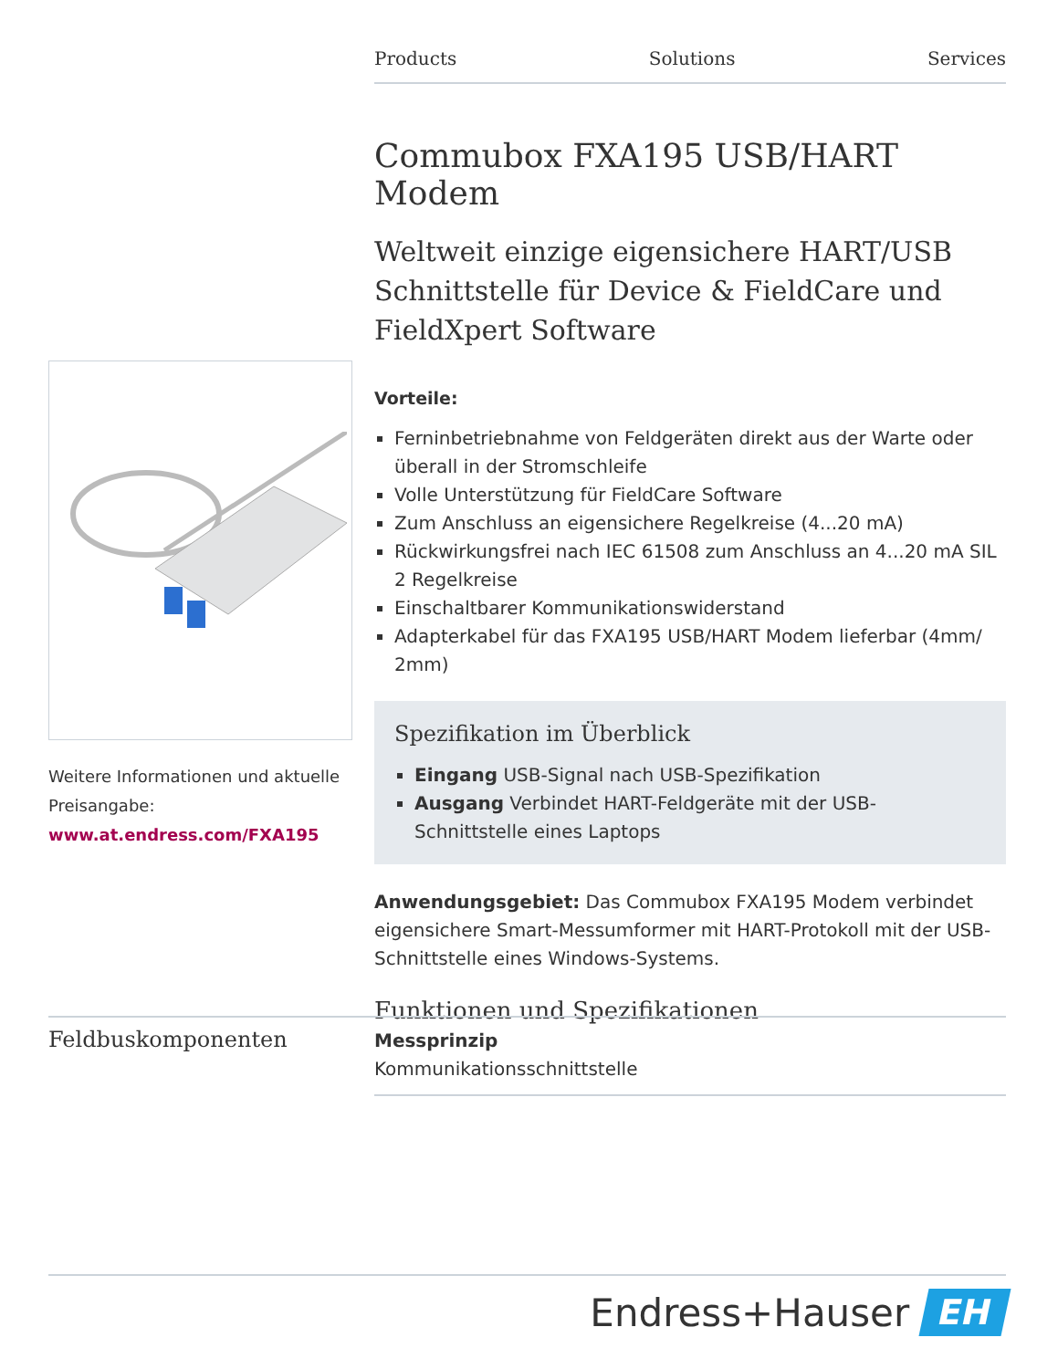Products Solutions Services
Commubox FXA195 USB/HART Modem
Weltweit einzige eigensichere HART/USB Schnittstelle für Device & FieldCare und FieldXpert Software
Vorteile:
Ferninbetriebnahme von Feldgeräten direkt aus der Warte oder überall in der Stromschleife
Volle Unterstützung für FieldCare Software
Zum Anschluss an eigensichere Regelkreise (4...20 mA)
Rückwirkungsfrei nach IEC 61508 zum Anschluss an 4...20 mA SIL 2 Regelkreise
Einschaltbarer Kommunikationswiderstand
Adapterkabel für das FXA195 USB/HART Modem lieferbar (4mm/ 2mm)
Spezifikation im Überblick
Eingang USB-Signal nach USB-Spezifikation
Ausgang Verbindet HART-Feldgeräte mit der USB-Schnittstelle eines Laptops
Anwendungsgebiet: Das Commubox FXA195 Modem verbindet eigensichere Smart-Messumformer mit HART-Protokoll mit der USB-Schnittstelle eines Windows-Systems.
Funktionen und Spezifikationen
Weitere Informationen und aktuelle Preisangabe:
www.at.endress.com/FXA195
Feldbuskomponenten
Messprinzip
Kommunikationsschnittstelle
Endress+Hauser EH